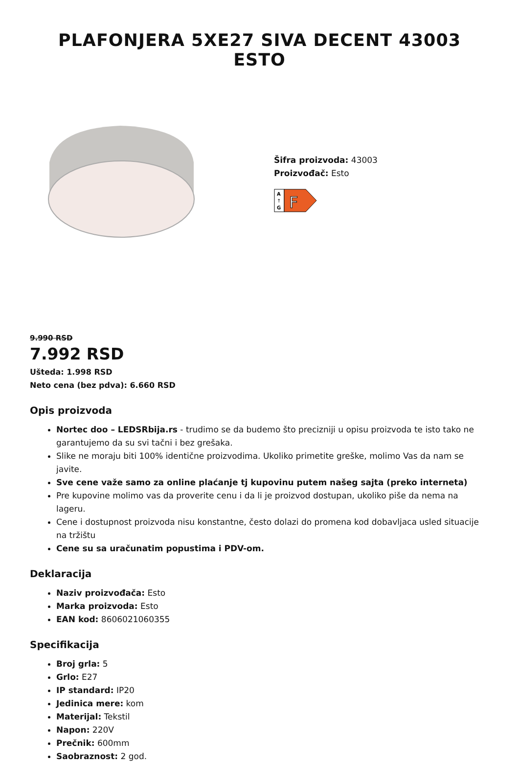PLAFONJERA 5XE27 SIVA DECENT 43003 ESTO
Šifra proizvoda: 43003
Proizvođač: Esto
A
↑
G
F
9.990 RSD
7.992 RSD
Ušteda: 1.998 RSD
Neto cena (bez pdva): 6.660 RSD
Opis proizvoda
Nortec doo – LEDSRbija.rs - trudimo se da budemo što precizniji u opisu proizvoda te isto tako ne garantujemo da su svi tačni i bez grešaka.
Slike ne moraju biti 100% identične proizvodima. Ukoliko primetite greške, molimo Vas da nam se javite.
Sve cene važe samo za online plaćanje tj kupovinu putem našeg sajta (preko interneta)
Pre kupovine molimo vas da proverite cenu i da li je proizvod dostupan, ukoliko piše da nema na lageru.
Cene i dostupnost proizvoda nisu konstantne, često dolazi do promena kod dobavljaca usled situacije na tržištu
Cene su sa uračunatim popustima i PDV-om.
Deklaracija
Naziv proizvođača: Esto
Marka proizvoda: Esto
EAN kod: 8606021060355
Specifikacija
Broj grla: 5
Grlo: E27
IP standard: IP20
Jedinica mere: kom
Materijal: Tekstil
Napon: 220V
Prečnik: 600mm
Saobraznost: 2 god.